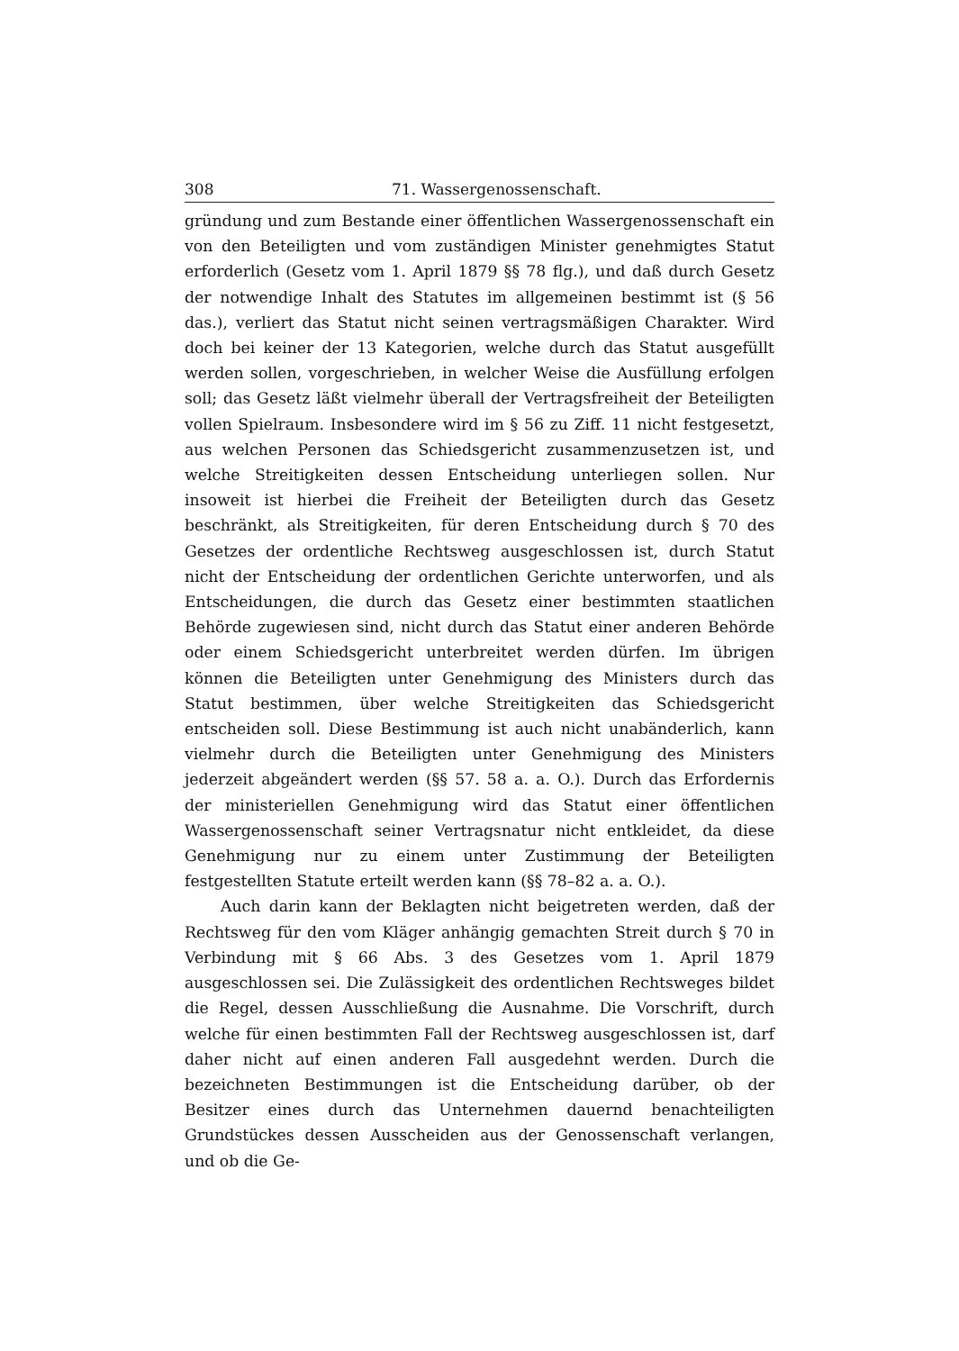308 71. Wassergenossenschaft.
gründung und zum Bestande einer öffentlichen Wassergenossenschaft ein von den Beteiligten und vom zuständigen Minister genehmigtes Statut erforderlich (Gesetz vom 1. April 1879 §§ 78 flg.), und daß durch Gesetz der notwendige Inhalt des Statutes im allgemeinen bestimmt ist (§ 56 das.), verliert das Statut nicht seinen vertragsmäßigen Charakter. Wird doch bei keiner der 13 Kategorien, welche durch das Statut ausgefüllt werden sollen, vorgeschrieben, in welcher Weise die Ausfüllung erfolgen soll; das Gesetz läßt vielmehr überall der Vertragsfreiheit der Beteiligten vollen Spielraum. Insbesondere wird im § 56 zu Ziff. 11 nicht festgesetzt, aus welchen Personen das Schiedsgericht zusammenzusetzen ist, und welche Streitigkeiten dessen Entscheidung unterliegen sollen. Nur insoweit ist hierbei die Freiheit der Beteiligten durch das Gesetz beschränkt, als Streitigkeiten, für deren Entscheidung durch § 70 des Gesetzes der ordentliche Rechtsweg ausgeschlossen ist, durch Statut nicht der Entscheidung der ordentlichen Gerichte unterworfen, und als Entscheidungen, die durch das Gesetz einer bestimmten staatlichen Behörde zugewiesen sind, nicht durch das Statut einer anderen Behörde oder einem Schiedsgericht unterbreitet werden dürfen. Im übrigen können die Beteiligten unter Genehmigung des Ministers durch das Statut bestimmen, über welche Streitigkeiten das Schiedsgericht entscheiden soll. Diese Bestimmung ist auch nicht unabänderlich, kann vielmehr durch die Beteiligten unter Genehmigung des Ministers jederzeit abgeändert werden (§§ 57. 58 a. a. O.). Durch das Erfordernis der ministeriellen Genehmigung wird das Statut einer öffentlichen Wassergenossenschaft seiner Vertragsnatur nicht entkleidet, da diese Genehmigung nur zu einem unter Zustimmung der Beteiligten festgestellten Statute erteilt werden kann (§§ 78–82 a. a. O.).
Auch darin kann der Beklagten nicht beigetreten werden, daß der Rechtsweg für den vom Kläger anhängig gemachten Streit durch § 70 in Verbindung mit § 66 Abs. 3 des Gesetzes vom 1. April 1879 ausgeschlossen sei. Die Zulässigkeit des ordentlichen Rechtsweges bildet die Regel, dessen Ausschließung die Ausnahme. Die Vorschrift, durch welche für einen bestimmten Fall der Rechtsweg ausgeschlossen ist, darf daher nicht auf einen anderen Fall ausgedehnt werden. Durch die bezeichneten Bestimmungen ist die Entscheidung darüber, ob der Besitzer eines durch das Unternehmen dauernd benachteiligten Grundstückes dessen Ausscheiden aus der Genossenschaft verlangen, und ob die Ge-